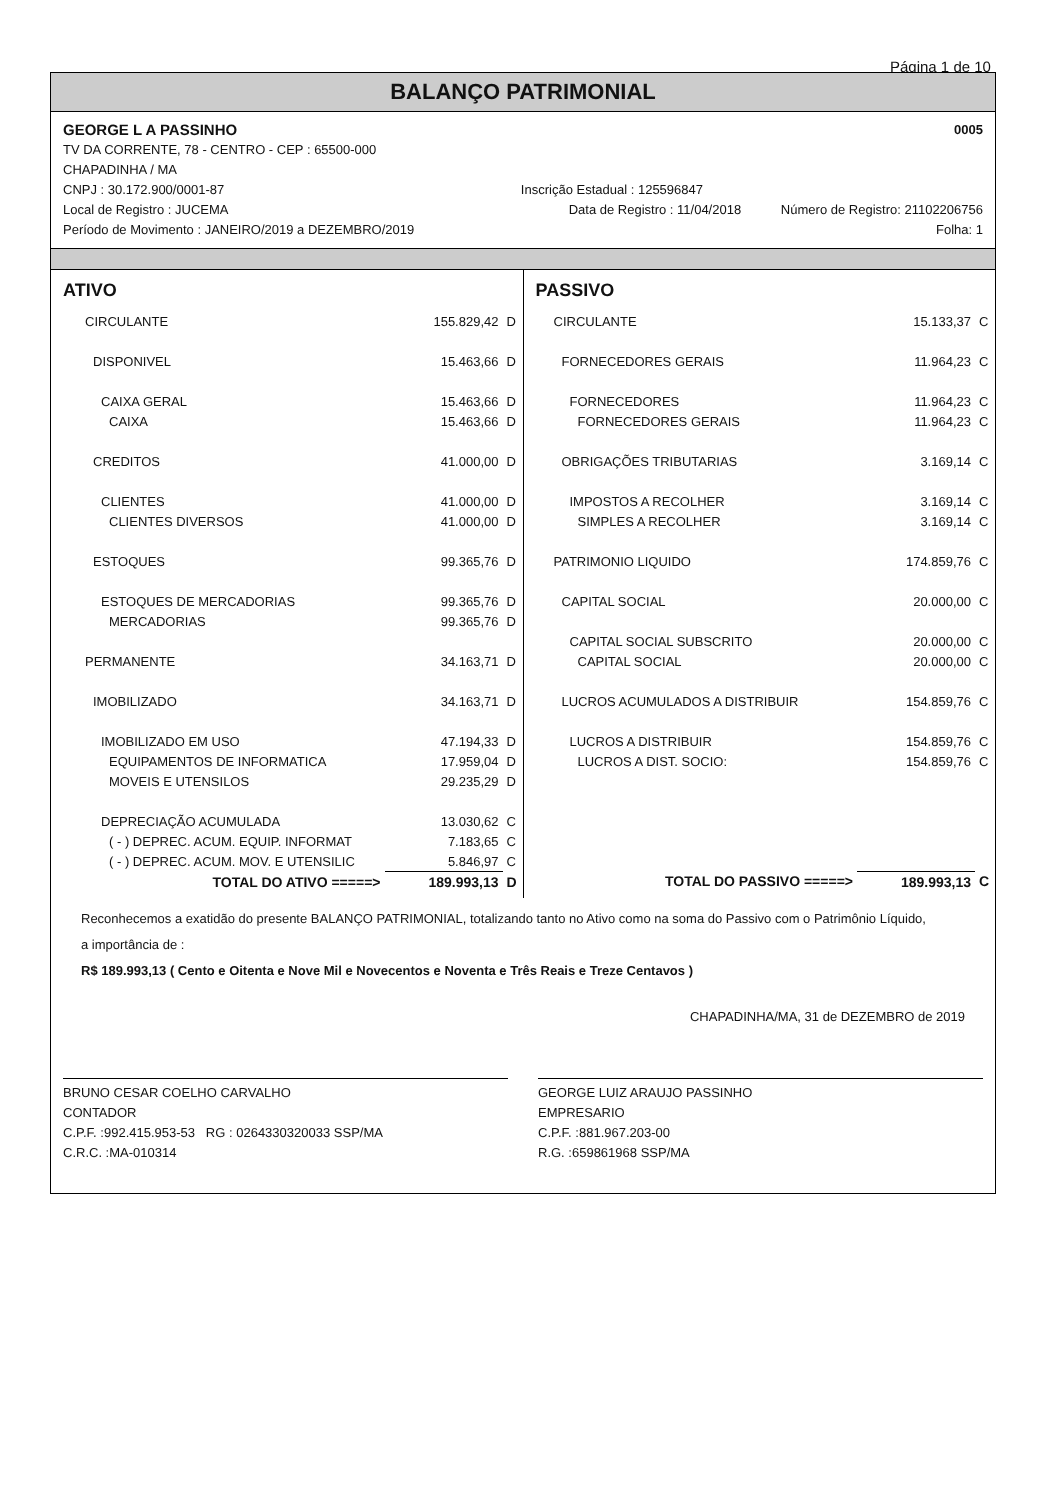Página 1 de 10
BALANÇO PATRIMONIAL
GEORGE L A PASSINHO 0005
TV DA CORRENTE, 78 - CENTRO - CEP : 65500-000
CHAPADINHA / MA
CNPJ : 30.172.900/0001-87 Inscrição Estadual : 125596847
Local de Registro : JUCEMA Data de Registro : 11/04/2018 Número de Registro: 21102206756
Período de Movimento : JANEIRO/2019 a DEZEMBRO/2019 Folha: 1
ATIVO
| CIRCULANTE | 155.829,42 | D |
| DISPONIVEL | 15.463,66 | D |
| CAIXA GERAL | 15.463,66 | D |
| CAIXA | 15.463,66 | D |
| CREDITOS | 41.000,00 | D |
| CLIENTES | 41.000,00 | D |
| CLIENTES DIVERSOS | 41.000,00 | D |
| ESTOQUES | 99.365,76 | D |
| ESTOQUES DE MERCADORIAS | 99.365,76 | D |
| MERCADORIAS | 99.365,76 | D |
| PERMANENTE | 34.163,71 | D |
| IMOBILIZADO | 34.163,71 | D |
| IMOBILIZADO EM USO | 47.194,33 | D |
| EQUIPAMENTOS DE INFORMATICA | 17.959,04 | D |
| MOVEIS E UTENSILOS | 29.235,29 | D |
| DEPRECIAÇÃO ACUMULADA | 13.030,62 | C |
| ( - ) DEPREC. ACUM. EQUIP. INFORMAT | 7.183,65 | C |
| ( - ) DEPREC. ACUM. MOV. E UTENSILIC | 5.846,97 | C |
| TOTAL DO ATIVO =====> | 189.993,13 | D |
PASSIVO
| CIRCULANTE | 15.133,37 | C |
| FORNECEDORES GERAIS | 11.964,23 | C |
| FORNECEDORES | 11.964,23 | C |
| FORNECEDORES GERAIS | 11.964,23 | C |
| OBRIGAÇÕES TRIBUTARIAS | 3.169,14 | C |
| IMPOSTOS A RECOLHER | 3.169,14 | C |
| SIMPLES A RECOLHER | 3.169,14 | C |
| PATRIMONIO LIQUIDO | 174.859,76 | C |
| CAPITAL SOCIAL | 20.000,00 | C |
| CAPITAL SOCIAL SUBSCRITO | 20.000,00 | C |
| CAPITAL SOCIAL | 20.000,00 | C |
| LUCROS ACUMULADOS A DISTRIBUIR | 154.859,76 | C |
| LUCROS A DISTRIBUIR | 154.859,76 | C |
| LUCROS A DIST. SOCIO: | 154.859,76 | C |
| TOTAL DO PASSIVO =====> | 189.993,13 | C |
Reconhecemos a exatidão do presente BALANÇO PATRIMONIAL, totalizando tanto no Ativo como na soma do Passivo com o Patrimônio Líquido,
a importância de :
R$ 189.993,13 ( Cento e Oitenta e Nove Mil e Novecentos e Noventa e Três Reais e Treze Centavos )
CHAPADINHA/MA, 31 de DEZEMBRO de 2019
BRUNO CESAR COELHO CARVALHO
CONTADOR
C.P.F. :992.415.953-53 RG : 0264330320033 SSP/MA
C.R.C. :MA-010314
GEORGE LUIZ ARAUJO PASSINHO
EMPRESARIO
C.P.F. :881.967.203-00
R.G. :659861968 SSP/MA